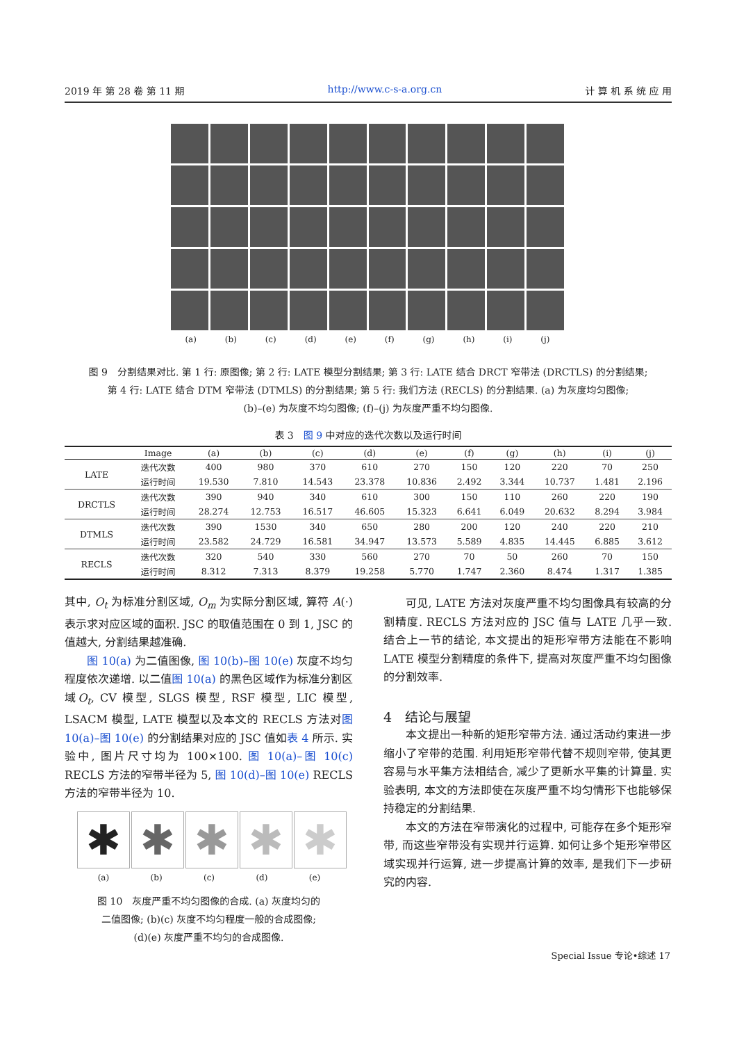2019 年 第 28 卷 第 11 期 http://www.c-s-a.org.cn 计 算 机 系 统 应 用
(a) (b) (c) (d) (e) (f) (g) (h) (i) (j)
图 9　分割结果对比. 第 1 行: 原图像; 第 2 行: LATE 模型分割结果; 第 3 行: LATE 结合 DRCT 窄带法 (DRCTLS) 的分割结果;
第 4 行: LATE 结合 DTM 窄带法 (DTMLS) 的分割结果; 第 5 行: 我们方法 (RECLS) 的分割结果. (a) 为灰度均匀图像;
(b)–(e) 为灰度不均匀图像; (f)–(j) 为灰度严重不均匀图像.
表 3　图 9 中对应的迭代次数以及运行时间
| | Image | (a) | (b) | (c) | (d) | (e) | (f) | (g) | (h) | (i) | (j) |
| --- | --- | --- | --- | --- | --- | --- | --- | --- | --- | --- | --- |
| LATE | 迭代次数 | 400 | 980 | 370 | 610 | 270 | 150 | 120 | 220 | 70 | 250 |
| | 运行时间 | 19.530 | 7.810 | 14.543 | 23.378 | 10.836 | 2.492 | 3.344 | 10.737 | 1.481 | 2.196 |
| DRCTLS | 迭代次数 | 390 | 940 | 340 | 610 | 300 | 150 | 110 | 260 | 220 | 190 |
| | 运行时间 | 28.274 | 12.753 | 16.517 | 46.605 | 15.323 | 6.641 | 6.049 | 20.632 | 8.294 | 3.984 |
| DTMLS | 迭代次数 | 390 | 1530 | 340 | 650 | 280 | 200 | 120 | 240 | 220 | 210 |
| | 运行时间 | 23.582 | 24.729 | 16.581 | 34.947 | 13.573 | 5.589 | 4.835 | 14.445 | 6.885 | 3.612 |
| RECLS | 迭代次数 | 320 | 540 | 330 | 560 | 270 | 70 | 50 | 260 | 70 | 150 |
| | 运行时间 | 8.312 | 7.313 | 8.379 | 19.258 | 5.770 | 1.747 | 2.360 | 8.474 | 1.317 | 1.385 |
其中, O<sub>t</sub> 为标准分割区域, O<sub>m</sub> 为实际分割区域, 算符 A(·)表示求对应区域的面积. JSC 的取值范围在 0 到 1, JSC 的值越大, 分割结果越准确.
图 10(a) 为二值图像, 图 10(b)–图 10(e) 灰度不均匀程度依次递增. 以二值图 10(a) 的黑色区域作为标准分割区域O<sub>t</sub>, CV 模型, SLGS 模型, RSF 模型, LIC 模型, LSACM 模型, LATE 模型以及本文的 RECLS 方法对图 10(a)–图 10(e) 的分割结果对应的 JSC 值如表 4 所示. 实验中, 图片尺寸均为 100×100. 图 10(a)–图 10(c) RECLS 方法的窄带半径为 5, 图 10(d)–图 10(e) RECLS 方法的窄带半径为 10.
✱ ✱ ✱ ✱ ✱
(a) (b) (c) (d) (e)
图 10　灰度严重不均匀图像的合成. (a) 灰度均匀的
二值图像; (b)(c) 灰度不均匀程度一般的合成图像;
(d)(e) 灰度严重不均匀的合成图像.
可见, LATE 方法对灰度严重不均匀图像具有较高的分割精度. RECLS 方法对应的 JSC 值与 LATE 几乎一致. 结合上一节的结论, 本文提出的矩形窄带方法能在不影响 LATE 模型分割精度的条件下, 提高对灰度严重不均匀图像的分割效率.
4　结论与展望
本文提出一种新的矩形窄带方法. 通过活动约束进一步缩小了窄带的范围. 利用矩形窄带代替不规则窄带, 使其更容易与水平集方法相结合, 减少了更新水平集的计算量. 实验表明, 本文的方法即使在灰度严重不均匀情形下也能够保持稳定的分割结果.
本文的方法在窄带演化的过程中, 可能存在多个矩形窄带, 而这些窄带没有实现并行运算. 如何让多个矩形窄带区域实现并行运算, 进一步提高计算的效率, 是我们下一步研究的内容.
Special Issue 专论•综述 17